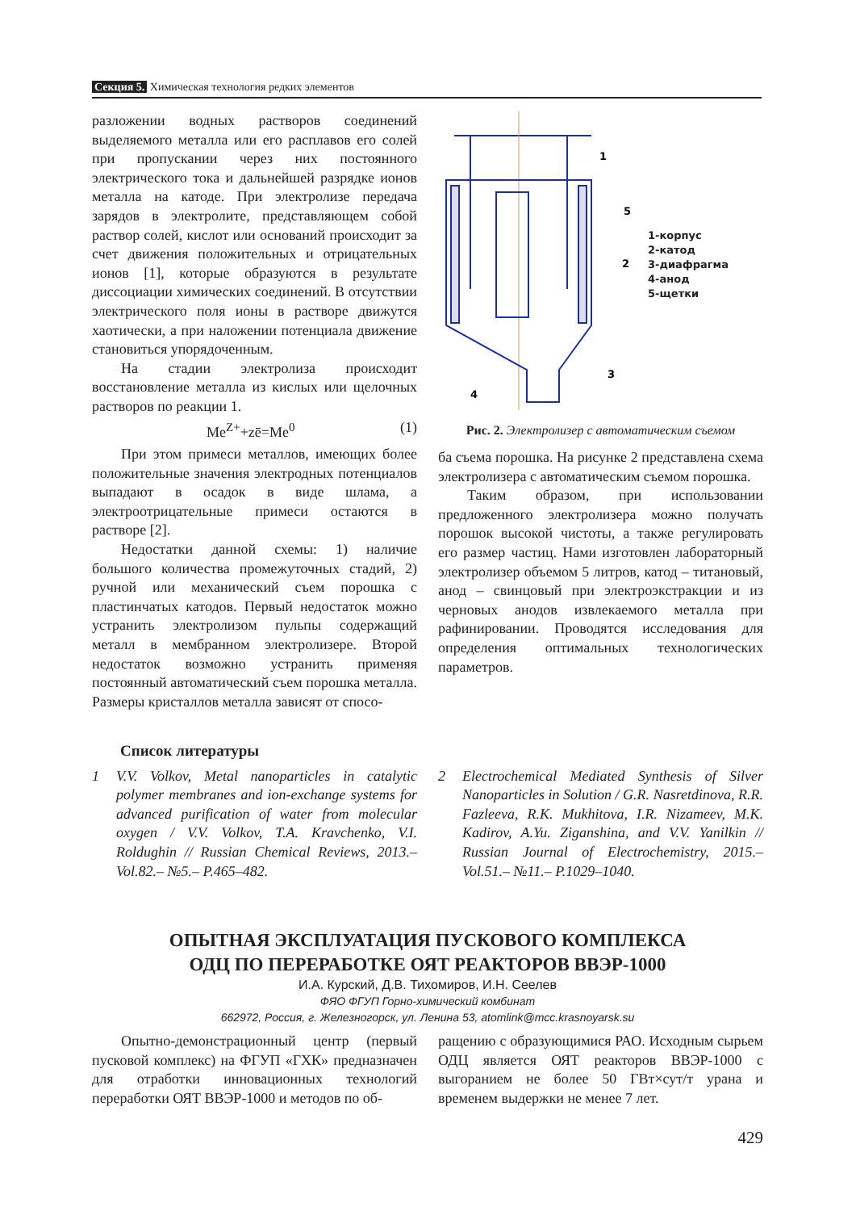Секция 5. Химическая технология редких элементов
разложении водных растворов соединений выделяемого металла или его расплавов его солей при пропускании через них постоянного электрического тока и дальнейшей разрядке ионов металла на катоде. При электролизе передача зарядов в электролите, представляющем собой раствор солей, кислот или оснований происходит за счет движения положительных и отрицательных ионов [1], которые образуются в результате диссоциации химических соединений. В отсутствии электрического поля ионы в растворе движутся хаотически, а при наложении потенциала движение становиться упорядоченным.
На стадии электролиза происходит восстановление металла из кислых или щелочных растворов по реакции 1.
Me<sup>Z+</sup>+zē=Me<sup>0</sup> (1)
При этом примеси металлов, имеющих более положительные значения электродных потенциалов выпадают в осадок в виде шлама, а электроотрицательные примеси остаются в растворе [2].
Недостатки данной схемы: 1) наличие большого количества промежуточных стадий, 2) ручной или механический съем порошка с пластинчатых катодов. Первый недостаток можно устранить электролизом пульпы содержащий металл в мембранном электролизере. Второй недостаток возможно устранить применяя постоянный автоматический съем порошка металла. Размеры кристаллов металла зависят от спосо-
1
5
2
3
4
1-корпус
2-катод
3-диафрагма
4-анод
5-щетки
Рис. 2. Электролизер с автоматическим съемом
ба съема порошка. На рисунке 2 представлена схема электролизера с автоматическим съемом порошка.
Таким образом, при использовании предложенного электролизера можно получать порошок высокой чистоты, а также регулировать его размер частиц. Нами изготовлен лабораторный электролизер объемом 5 литров, катод – титановый, анод – свинцовый при электроэкстракции и из черновых анодов извлекаемого металла при рафинировании. Проводятся исследования для определения оптимальных технологических параметров.
Список литературы
1 V.V. Volkov, Metal nanoparticles in catalytic polymer membranes and ion-exchange systems for advanced purification of water from molecular oxygen / V.V. Volkov, T.A. Kravchenko, V.I. Roldughin // Russian Chemical Reviews, 2013.– Vol.82.– №5.– P.465–482.
2 Electrochemical Mediated Synthesis of Silver Nanoparticles in Solution / G.R. Nasretdinova, R.R. Fazleeva, R.K. Mukhitova, I.R. Nizameev, M.K. Kadirov, A.Yu. Ziganshina, and V.V. Yanilkin // Russian Journal of Electrochemistry, 2015.– Vol.51.– №11.– P.1029–1040.
ОПЫТНАЯ ЭКСПЛУАТАЦИЯ ПУСКОВОГО КОМПЛЕКСА
ОДЦ ПО ПЕРЕРАБОТКЕ ОЯТ РЕАКТОРОВ ВВЭР-1000
И.А. Курский, Д.В. Тихомиров, И.Н. Сеелев
ФЯО ФГУП Горно-химический комбинат
662972, Россия, г. Железногорск, ул. Ленина 53, atomlink@mcc.krasnoyarsk.su
Опытно-демонстрационный центр (первый пусковой комплекс) на ФГУП «ГХК» предназначен для отработки инновационных технологий переработки ОЯТ ВВЭР-1000 и методов по об-
ращению с образующимися РАО. Исходным сырьем ОДЦ является ОЯТ реакторов ВВЭР-1000 с выгоранием не более 50 ГВт×сут/т урана и временем выдержки не менее 7 лет.
429